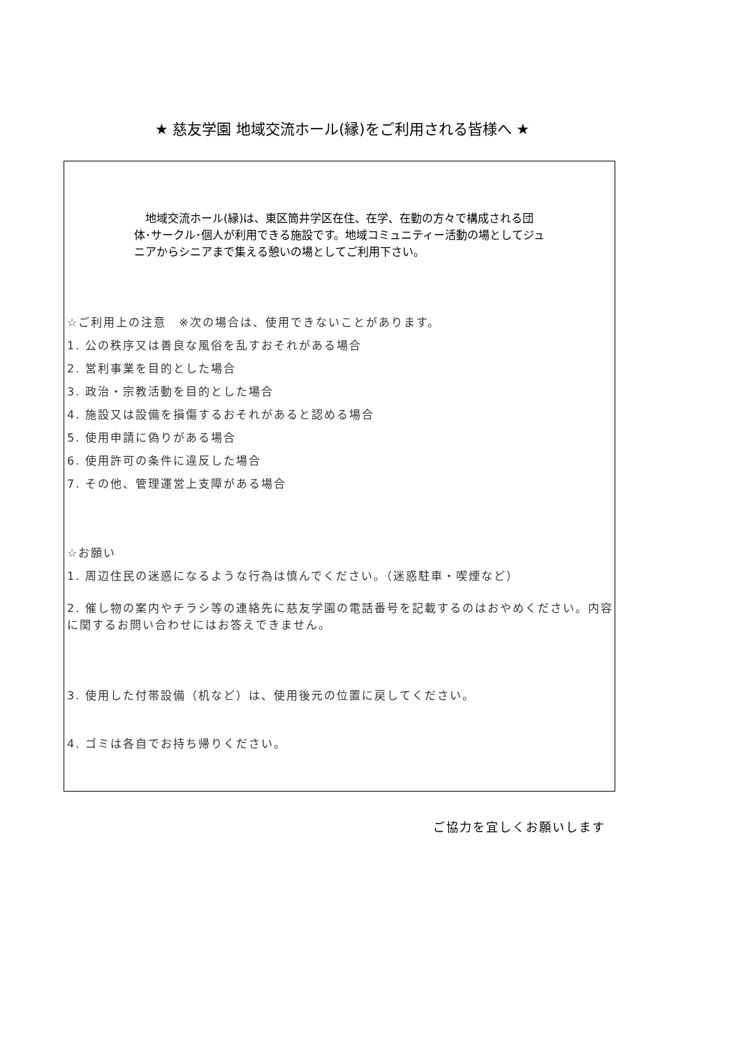★ 慈友学園 地域交流ホール(縁)をご利用される皆様へ ★
　地域交流ホール(縁)は、東区筒井学区在住、在学、在勤の方々で構成される団体･サークル･個人が利用できる施設です。地域コミュニティー活動の場としてジュニアからシニアまで集える憩いの場としてご利用下さい。
☆ご利用上の注意　※次の場合は、使用できないことがあります。
1. 公の秩序又は善良な風俗を乱すおそれがある場合
2. 営利事業を目的とした場合
3. 政治・宗教活動を目的とした場合
4. 施設又は設備を損傷するおそれがあると認める場合
5. 使用申請に偽りがある場合
6. 使用許可の条件に違反した場合
7. その他、管理運営上支障がある場合
☆お願い
1. 周辺住民の迷惑になるような行為は慎んでください。（迷惑駐車・喫煙など）
2. 催し物の案内やチラシ等の連絡先に慈友学園の電話番号を記載するのはおやめください。内容に関するお問い合わせにはお答えできません。
3. 使用した付帯設備（机など）は、使用後元の位置に戻してください。
4. ゴミは各自でお持ち帰りください。
ご協力を宜しくお願いします